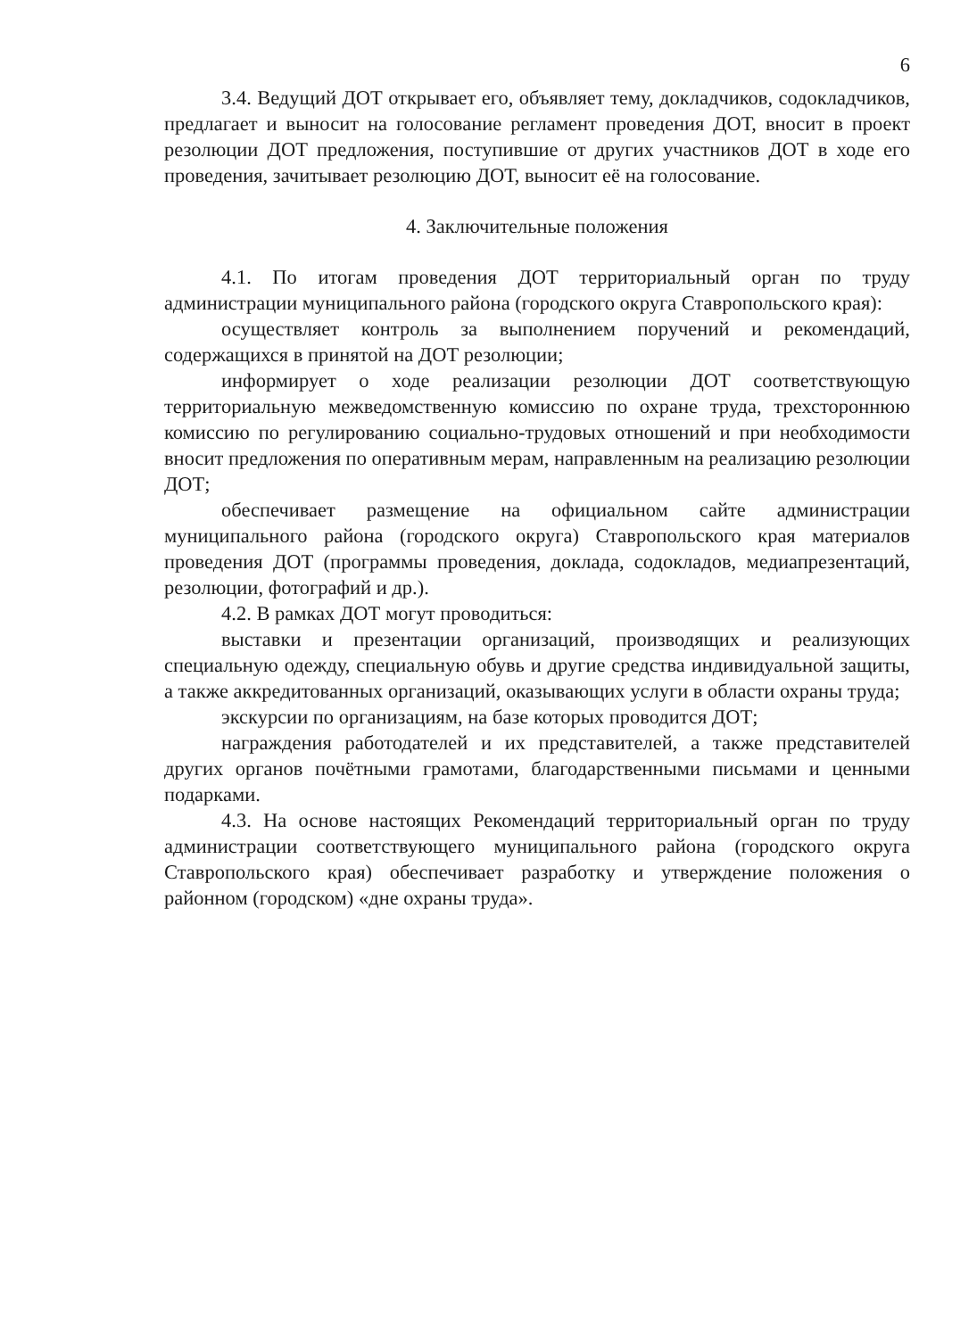6
3.4. Ведущий ДОТ открывает его, объявляет тему, докладчиков, содокладчиков, предлагает и выносит на голосование регламент проведения ДОТ, вносит в проект резолюции ДОТ предложения, поступившие от других участников ДОТ в ходе его проведения, зачитывает резолюцию ДОТ, выносит её на голосование.
4. Заключительные положения
4.1. По итогам проведения ДОТ территориальный орган по труду администрации муниципального района (городского округа Ставропольского края):
осуществляет контроль за выполнением поручений и рекомендаций, содержащихся в принятой на ДОТ резолюции;
информирует о ходе реализации резолюции ДОТ соответствующую территориальную межведомственную комиссию по охране труда, трехстороннюю комиссию по регулированию социально-трудовых отношений и при необходимости вносит предложения по оперативным мерам, направленным на реализацию резолюции ДОТ;
обеспечивает размещение на официальном сайте администрации муниципального района (городского округа) Ставропольского края материалов проведения ДОТ (программы проведения, доклада, содокладов, медиапрезентаций, резолюции, фотографий и др.).
4.2. В рамках ДОТ могут проводиться:
выставки и презентации организаций, производящих и реализующих специальную одежду, специальную обувь и другие средства индивидуальной защиты, а также аккредитованных организаций, оказывающих услуги в области охраны труда;
экскурсии по организациям, на базе которых проводится ДОТ;
награждения работодателей и их представителей, а также представителей других органов почётными грамотами, благодарственными письмами и ценными подарками.
4.3. На основе настоящих Рекомендаций территориальный орган по труду администрации соответствующего муниципального района (городского округа Ставропольского края) обеспечивает разработку и утверждение положения о районном (городском) «дне охраны труда».